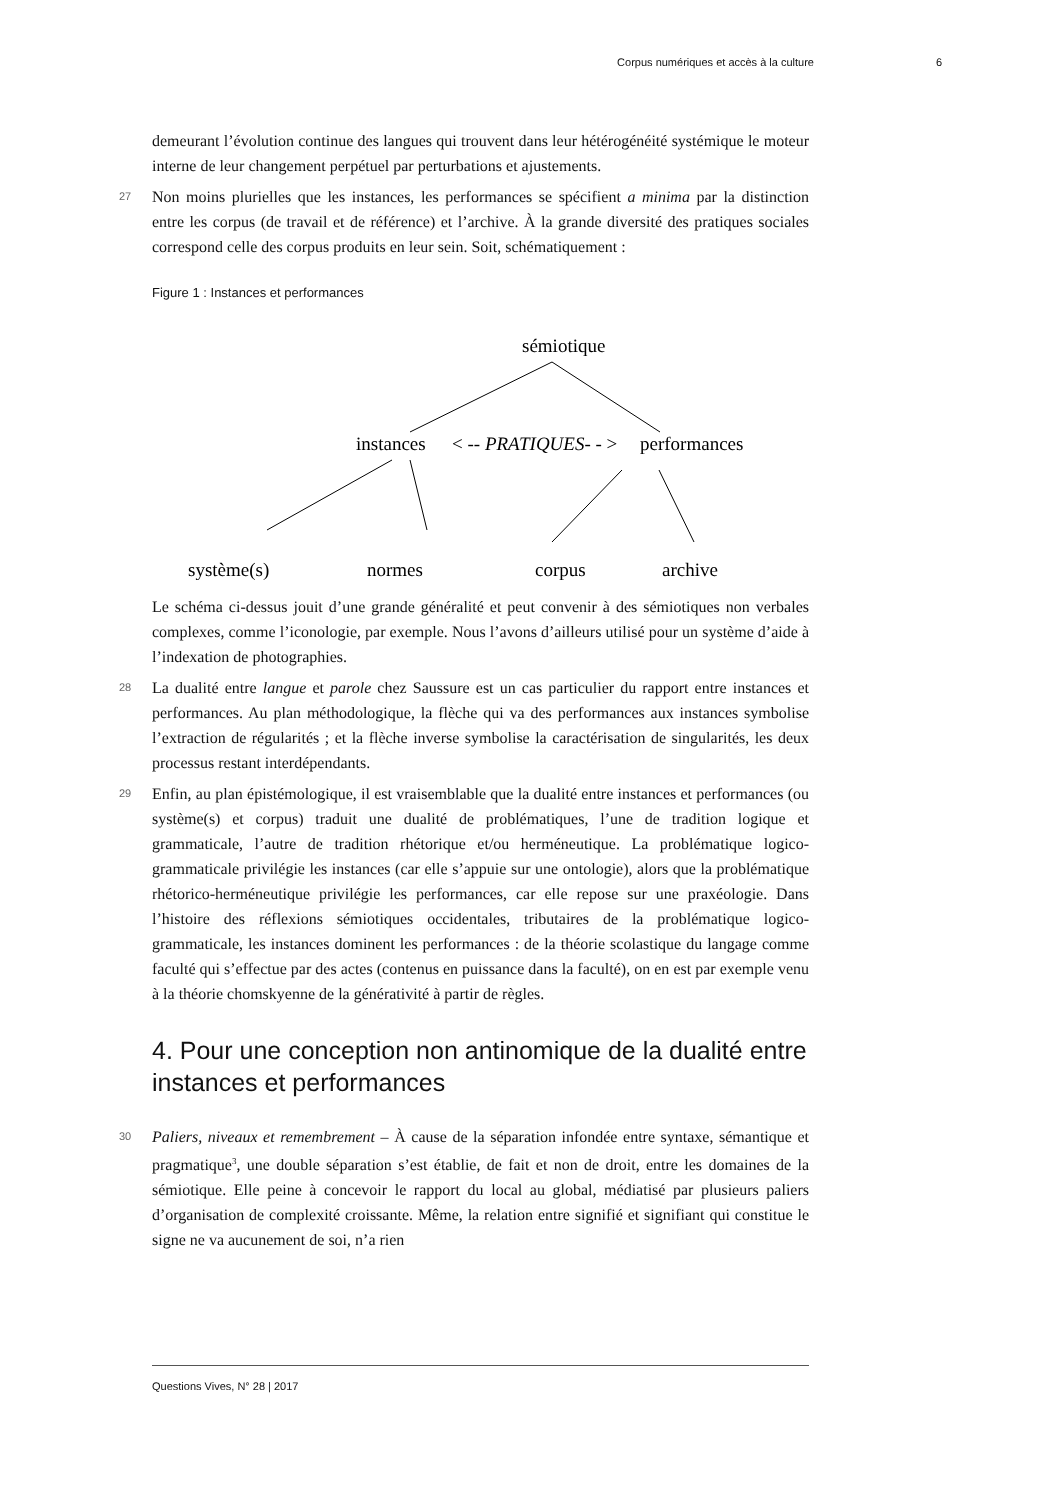Corpus numériques et accès à la culture 6
demeurant l’évolution continue des langues qui trouvent dans leur hétérogénéité systémique le moteur interne de leur changement perpétuel par perturbations et ajustements.
27 Non moins plurielles que les instances, les performances se spécifient a minima par la distinction entre les corpus (de travail et de référence) et l’archive. À la grande diversité des pratiques sociales correspond celle des corpus produits en leur sein. Soit, schématiquement :
Figure 1 : Instances et performances
sémiotique
instances
< -- PRATIQUES- - >
performances
système(s)
normes
corpus
archive
Le schéma ci-dessus jouit d’une grande généralité et peut convenir à des sémiotiques non verbales complexes, comme l’iconologie, par exemple. Nous l’avons d’ailleurs utilisé pour un système d’aide à l’indexation de photographies.
28 La dualité entre langue et parole chez Saussure est un cas particulier du rapport entre instances et performances. Au plan méthodologique, la flèche qui va des performances aux instances symbolise l’extraction de régularités ; et la flèche inverse symbolise la caractérisation de singularités, les deux processus restant interdépendants.
29 Enfin, au plan épistémologique, il est vraisemblable que la dualité entre instances et performances (ou système(s) et corpus) traduit une dualité de problématiques, l’une de tradition logique et grammaticale, l’autre de tradition rhétorique et/ou herméneutique. La problématique logico-grammaticale privilégie les instances (car elle s’appuie sur une ontologie), alors que la problématique rhétorico-herméneutique privilégie les performances, car elle repose sur une praxéologie. Dans l’histoire des réflexions sémiotiques occidentales, tributaires de la problématique logico-grammaticale, les instances dominent les performances : de la théorie scolastique du langage comme faculté qui s’effectue par des actes (contenus en puissance dans la faculté), on en est par exemple venu à la théorie chomskyenne de la générativité à partir de règles.
4. Pour une conception non antinomique de la dualité entre instances et performances
30 Paliers, niveaux et remembrement – À cause de la séparation infondée entre syntaxe, sémantique et pragmatique<sup>3</sup>, une double séparation s’est établie, de fait et non de droit, entre les domaines de la sémiotique. Elle peine à concevoir le rapport du local au global, médiatisé par plusieurs paliers d’organisation de complexité croissante. Même, la relation entre signifié et signifiant qui constitue le signe ne va aucunement de soi, n’a rien
Questions Vives, N° 28 | 2017